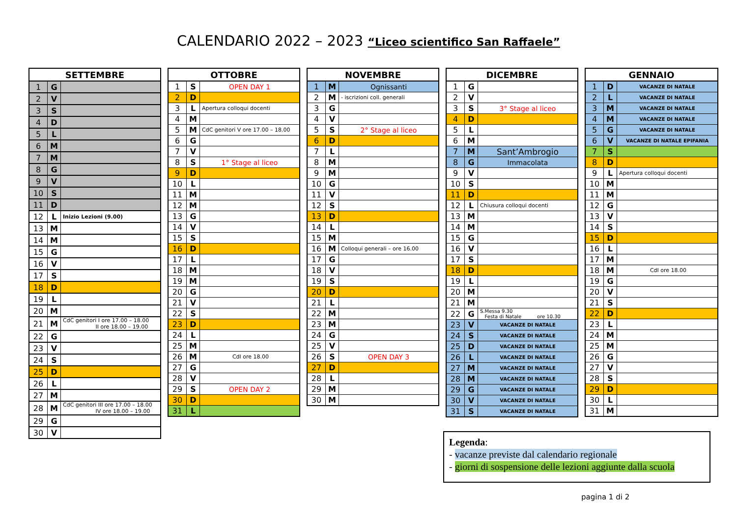CALENDARIO 2022 – 2023 “Liceo scientifico San Raffaele”
| SETTEMBRE | | |
| --- | --- | --- |
| 1 | G | |
| 2 | V | |
| 3 | S | |
| 4 | D | |
| 5 | L | |
| 6 | M | |
| 7 | M | |
| 8 | G | |
| 9 | V | |
| 10 | S | |
| 11 | D | |
| 12 | L | Inizio Lezioni (9.00) |
| 13 | M | |
| 14 | M | |
| 15 | G | |
| 16 | V | |
| 17 | S | |
| 18 | D | |
| 19 | L | |
| 20 | M | |
| 21 | M | CdC genitori I ore 17.00 – 18.00 II ore 18.00 – 19.00 |
| 22 | G | |
| 23 | V | |
| 24 | S | |
| 25 | D | |
| 26 | L | |
| 27 | M | |
| 28 | M | CdC genitori III ore 17.00 – 18.00 IV ore 18.00 – 19.00 |
| 29 | G | |
| 30 | V | |
| OTTOBRE | | |
| --- | --- | --- |
| 1 | S | OPEN DAY 1 |
| 2 | D | |
| 3 | L | Apertura colloqui docenti |
| 4 | M | |
| 5 | M | CdC genitori V ore 17.00 – 18.00 |
| 6 | G | |
| 7 | V | |
| 8 | S | 1° Stage al liceo |
| 9 | D | |
| 10 | L | |
| 11 | M | |
| 12 | M | |
| 13 | G | |
| 14 | V | |
| 15 | S | |
| 16 | D | |
| 17 | L | |
| 18 | M | |
| 19 | M | |
| 20 | G | |
| 21 | V | |
| 22 | S | |
| 23 | D | |
| 24 | L | |
| 25 | M | |
| 26 | M | CdI ore 18.00 |
| 27 | G | |
| 28 | V | |
| 29 | S | OPEN DAY 2 |
| 30 | D | |
| 31 | L | |
| NOVEMBRE | | |
| --- | --- | --- |
| 1 | M | Ognissanti |
| 2 | M | - iscrizioni coll. generali |
| 3 | G | |
| 4 | V | |
| 5 | S | 2° Stage al liceo |
| 6 | D | |
| 7 | L | |
| 8 | M | |
| 9 | M | |
| 10 | G | |
| 11 | V | |
| 12 | S | |
| 13 | D | |
| 14 | L | |
| 15 | M | |
| 16 | M | Colloqui generali – ore 16.00 |
| 17 | G | |
| 18 | V | |
| 19 | S | |
| 20 | D | |
| 21 | L | |
| 22 | M | |
| 23 | M | |
| 24 | G | |
| 25 | V | |
| 26 | S | OPEN DAY 3 |
| 27 | D | |
| 28 | L | |
| 29 | M | |
| 30 | M | |
| DICEMBRE | | |
| --- | --- | --- |
| 1 | G | |
| 2 | V | |
| 3 | S | 3° Stage al liceo |
| 4 | D | |
| 5 | L | |
| 6 | M | |
| 7 | M | Sant’Ambrogio |
| 8 | G | Immacolata |
| 9 | V | |
| 10 | S | |
| 11 | D | |
| 12 | L | Chiusura colloqui docenti |
| 13 | M | |
| 14 | M | |
| 15 | G | |
| 16 | V | |
| 17 | S | |
| 18 | D | |
| 19 | L | |
| 20 | M | |
| 21 | M | |
| 22 | G | S.Messa 9.30 Festa di Natale ore 10.30 |
| 23 | V | VACANZE DI NATALE |
| 24 | S | VACANZE DI NATALE |
| 25 | D | VACANZE DI NATALE |
| 26 | L | VACANZE DI NATALE |
| 27 | M | VACANZE DI NATALE |
| 28 | M | VACANZE DI NATALE |
| 29 | G | VACANZE DI NATALE |
| 30 | V | VACANZE DI NATALE |
| 31 | S | VACANZE DI NATALE |
| GENNAIO | | |
| --- | --- | --- |
| 1 | D | VACANZE DI NATALE |
| 2 | L | VACANZE DI NATALE |
| 3 | M | VACANZE DI NATALE |
| 4 | M | VACANZE DI NATALE |
| 5 | G | VACANZE DI NATALE |
| 6 | V | VACANZE DI NATALE EPIFANIA |
| 7 | S | |
| 8 | D | |
| 9 | L | Apertura colloqui docenti |
| 10 | M | |
| 11 | M | |
| 12 | G | |
| 13 | V | |
| 14 | S | |
| 15 | D | |
| 16 | L | |
| 17 | M | |
| 18 | M | CdI ore 18.00 |
| 19 | G | |
| 20 | V | |
| 21 | S | |
| 22 | D | |
| 23 | L | |
| 24 | M | |
| 25 | M | |
| 26 | G | |
| 27 | V | |
| 28 | S | |
| 29 | D | |
| 30 | L | |
| 31 | M | |
Legenda:
- vacanze previste dal calendario regionale
- giorni di sospensione delle lezioni aggiunte dalla scuola
pagina 1 di 2